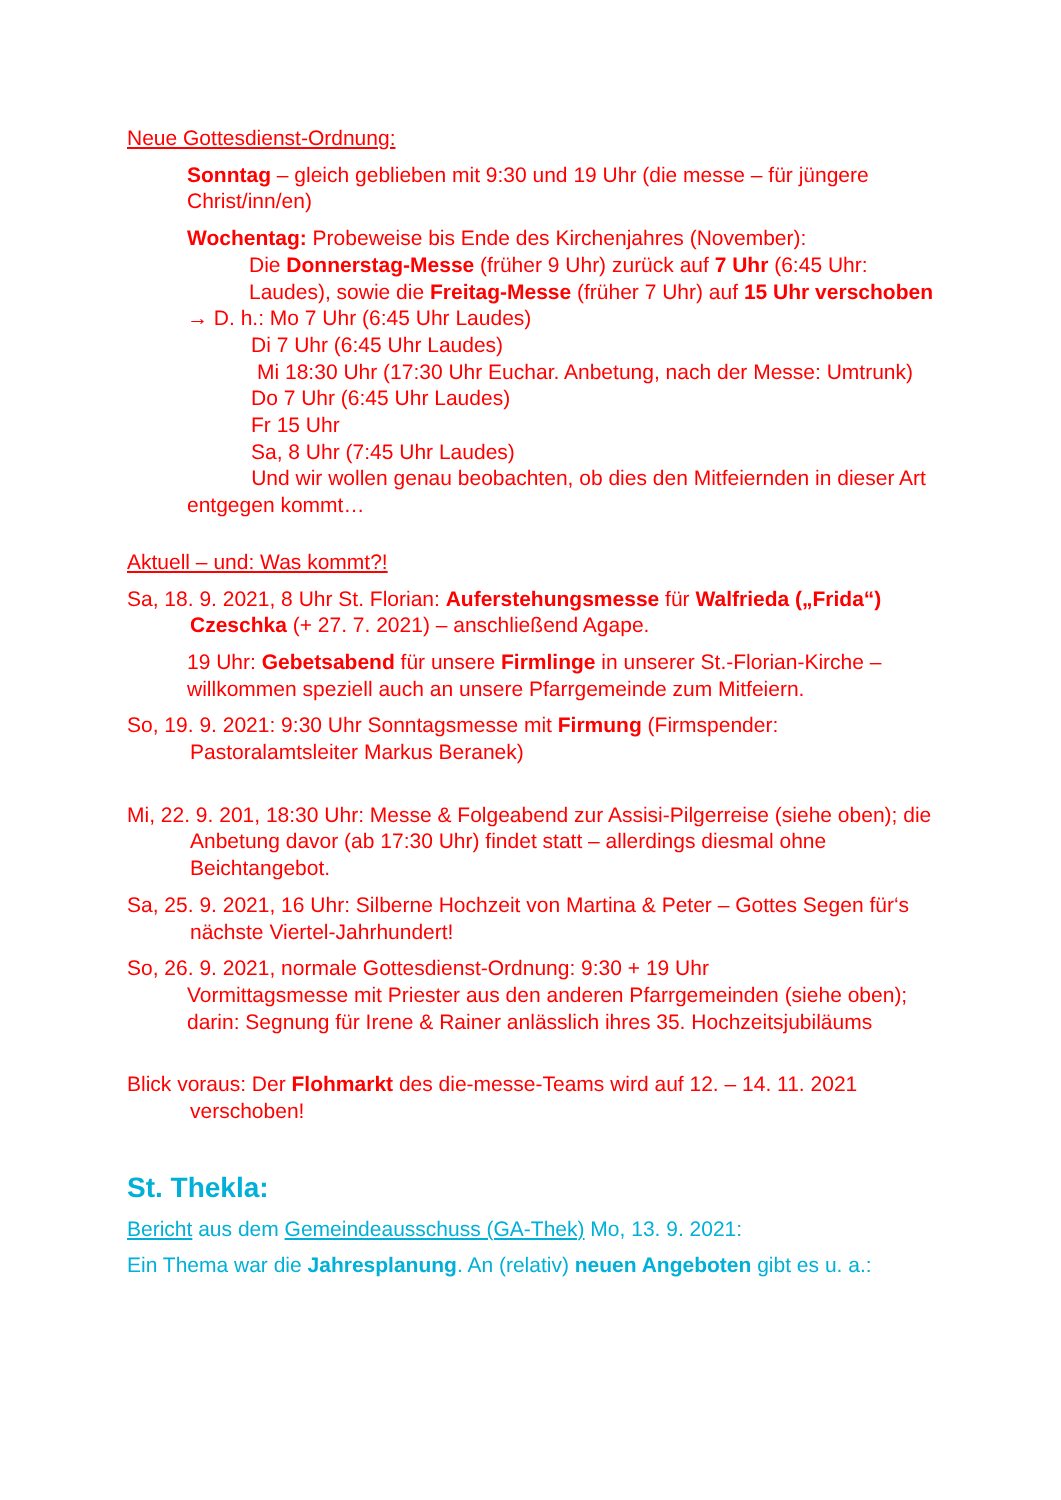Neue Gottesdienst-Ordnung:
Sonntag – gleich geblieben mit 9:30 und 19 Uhr (die messe – für jüngere Christ/inn/en)
Wochentag: Probeweise bis Ende des Kirchenjahres (November):
Die Donnerstag-Messe (früher 9 Uhr) zurück auf 7 Uhr (6:45 Uhr: Laudes), sowie die Freitag-Messe (früher 7 Uhr) auf 15 Uhr verschoben
→ D. h.: Mo 7 Uhr (6:45 Uhr Laudes)
Di 7 Uhr (6:45 Uhr Laudes)
Mi 18:30 Uhr (17:30 Uhr Euchar. Anbetung, nach der Messe: Umtrunk)
Do 7 Uhr (6:45 Uhr Laudes)
Fr 15 Uhr
Sa, 8 Uhr (7:45 Uhr Laudes)
Und wir wollen genau beobachten, ob dies den Mitfeiernden in dieser Art entgegen kommt…
Aktuell – und: Was kommt?!
Sa, 18. 9. 2021, 8 Uhr St. Florian: Auferstehungsmesse für Walfrieda („Frida“) Czeschka (+ 27. 7. 2021) – anschließend Agape.
19 Uhr: Gebetsabend für unsere Firmlinge in unserer St.-Florian-Kirche – willkommen speziell auch an unsere Pfarrgemeinde zum Mitfeiern.
So, 19. 9. 2021: 9:30 Uhr Sonntagsmesse mit Firmung (Firmspender: Pastoralamtsleiter Markus Beranek)
Mi, 22. 9. 201, 18:30 Uhr: Messe & Folgeabend zur Assisi-Pilgerreise (siehe oben); die Anbetung davor (ab 17:30 Uhr) findet statt – allerdings diesmal ohne Beichtangebot.
Sa, 25. 9. 2021, 16 Uhr: Silberne Hochzeit von Martina & Peter – Gottes Segen für‘s nächste Viertel-Jahrhundert!
So, 26. 9. 2021, normale Gottesdienst-Ordnung: 9:30 + 19 Uhr
Vormittagsmesse mit Priester aus den anderen Pfarrgemeinden (siehe oben);
darin: Segnung für Irene & Rainer anlässlich ihres 35. Hochzeitsjubiläums
Blick voraus: Der Flohmarkt des die-messe-Teams wird auf 12. – 14. 11. 2021 verschoben!
St. Thekla:
Bericht aus dem Gemeindeausschuss (GA-Thek) Mo, 13. 9. 2021:
Ein Thema war die Jahresplanung. An (relativ) neuen Angeboten gibt es u. a.: